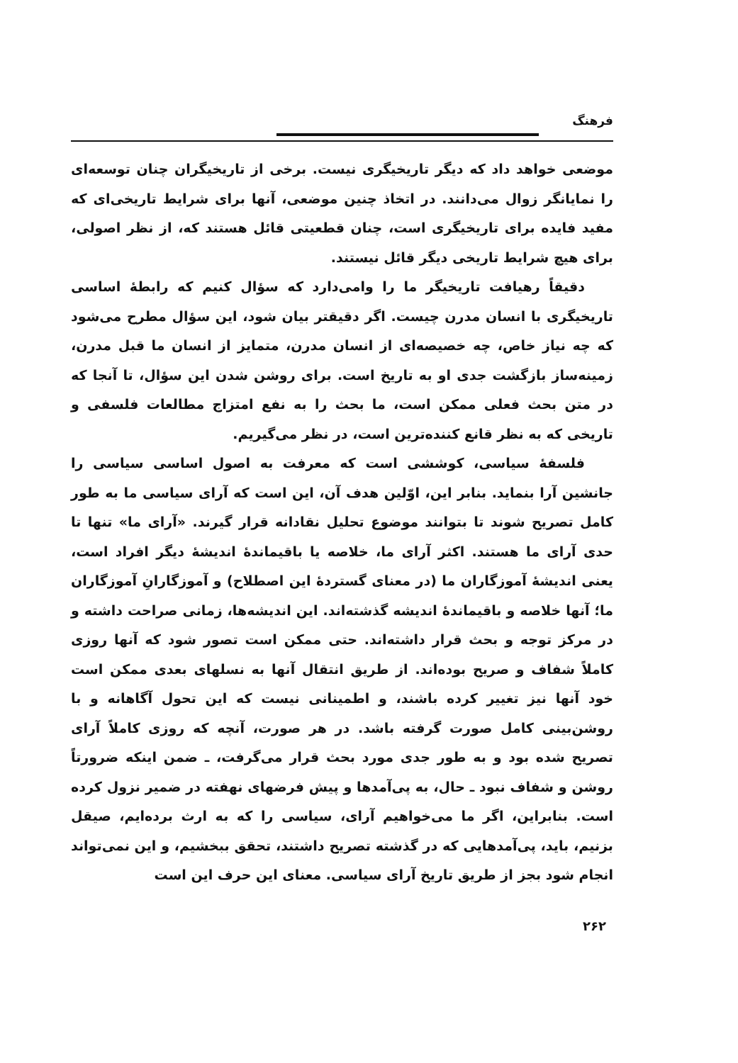فرهنگ
موضعی خواهد داد که دیگر تاریخیگری نیست. برخی از تاریخیگران چنان توسعه‌ای را نمایانگر زوال می‌دانند. در اتخاذ چنین موضعی، آنها برای شرایط تاریخی‌ای که مفید فایده برای تاریخیگری است، چنان قطعیتی قائل هستند که، از نظر اصولی، برای هیچ شرایط تاریخی دیگر قائل نیستند.
دقیقاً رهیافت تاریخیگر ما را وامی‌دارد که سؤال کنیم که رابطهٔ اساسی تاریخیگری با انسان مدرن چیست. اگر دقیقتر بیان شود، این سؤال مطرح می‌شود که چه نیاز خاص، چه خصیصه‌ای از انسان مدرن، متمایز از انسان ما قبل مدرن، زمینه‌ساز بازگشت جدی او به تاریخ است. برای روشن شدن این سؤال، تا آنجا که در متن بحث فعلی ممکن است، ما بحث را به نفع امتزاج مطالعات فلسفی و تاریخی که به نظر قانع کننده‌ترین است، در نظر می‌گیریم.
فلسفهٔ سیاسی، کوششی است که معرفت به اصول اساسی سیاسی را جانشین آرا بنماید. بنابر این، اوّلین هدف آن، این است که آرای سیاسی ما به طور کامل تصریح شوند تا بتوانند موضوع تحلیل نقادانه قرار گیرند. «آرای ما» تنها تا حدی آرای ما هستند. اکثر آرای ما، خلاصه یا باقیماندهٔ اندیشهٔ دیگر افراد است، یعنی اندیشهٔ آموزگاران ما (در معنای گستردهٔ این اصطلاح) و آموزگارانِ آموزگاران ما؛ آنها خلاصه و باقیماندهٔ اندیشه گذشته‌اند. این اندیشه‌ها، زمانی صراحت داشته و در مرکز توجه و بحث قرار داشته‌اند. حتی ممکن است تصور شود که آنها روزی کاملاً شفاف و صریح بوده‌اند. از طریق انتقال آنها به نسلهای بعدی ممکن است خود آنها نیز تغییر کرده باشند، و اطمینانی نیست که این تحول آگاهانه و با روشن‌بینی کامل صورت گرفته باشد. در هر صورت، آنچه که روزی کاملاً آرای تصریح شده بود و به طور جدی مورد بحث قرار می‌گرفت، ـ ضمن اینکه ضرورتاً روشن و شفاف نبود ـ حال، به پی‌آمدها و پیش فرضهای نهفته در ضمیر نزول کرده است. بنابراین، اگر ما می‌خواهیم آرای، سیاسی را که به ارث برده‌ایم، صیقل بزنیم، باید، پی‌آمدهایی که در گذشته تصریح داشتند، تحقق ببخشیم، و این نمی‌تواند انجام شود بجز از طریق تاریخ آرای سیاسی. معنای این حرف این است
۲۶۲